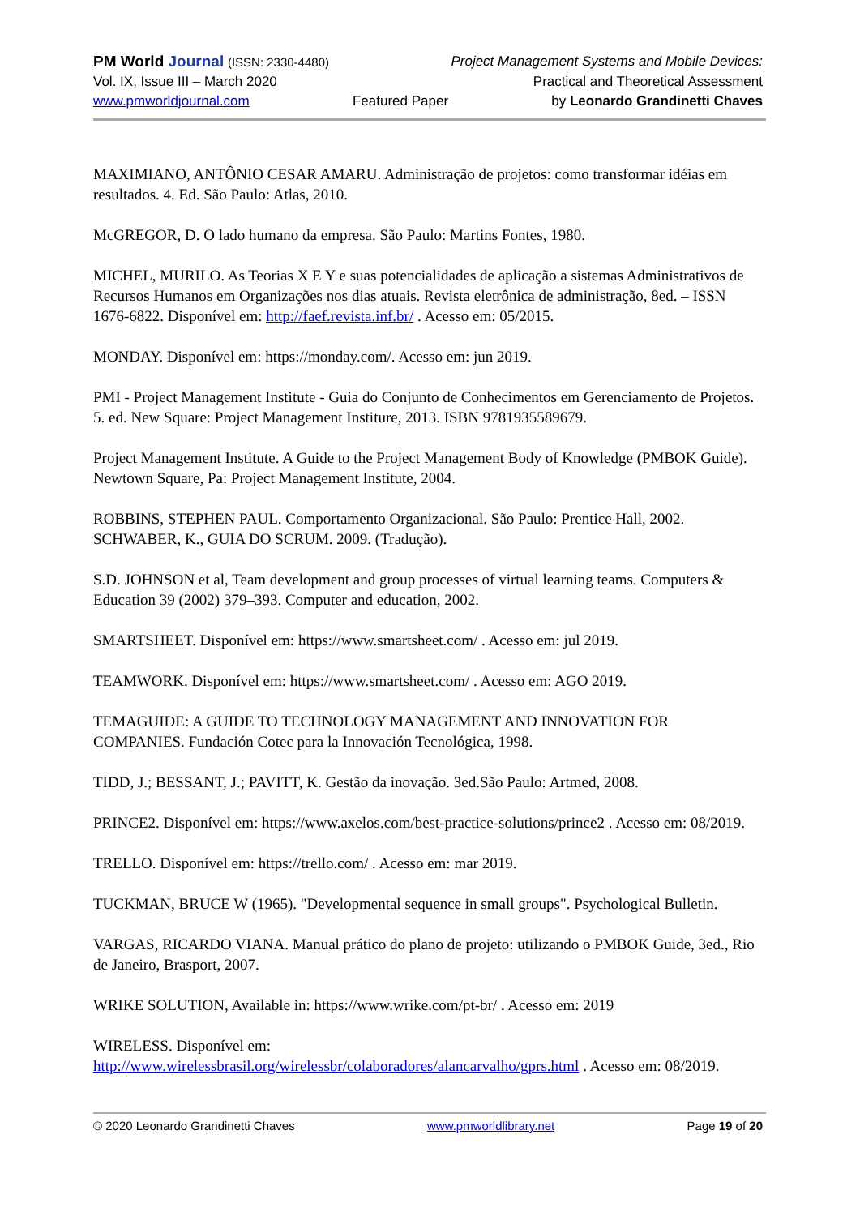PM World Journal (ISSN: 2330-4480) Project Management Systems and Mobile Devices:
Vol. IX, Issue III – March 2020 Practical and Theoretical Assessment
www.pmworldjournal.com Featured Paper by Leonardo Grandinetti Chaves
MAXIMIANO, ANTÔNIO CESAR AMARU. Administração de projetos: como transformar idéias em resultados. 4. Ed. São Paulo: Atlas, 2010.
McGREGOR, D. O lado humano da empresa. São Paulo: Martins Fontes, 1980.
MICHEL, MURILO. As Teorias X E Y e suas potencialidades de aplicação a sistemas Administrativos de Recursos Humanos em Organizações nos dias atuais. Revista eletrônica de administração, 8ed. – ISSN 1676-6822. Disponível em: http://faef.revista.inf.br/ . Acesso em: 05/2015.
MONDAY. Disponível em: https://monday.com/. Acesso em: jun 2019.
PMI - Project Management Institute - Guia do Conjunto de Conhecimentos em Gerenciamento de Projetos. 5. ed. New Square: Project Management Institure, 2013. ISBN 9781935589679.
Project Management Institute. A Guide to the Project Management Body of Knowledge (PMBOK Guide). Newtown Square, Pa: Project Management Institute, 2004.
ROBBINS, STEPHEN PAUL. Comportamento Organizacional. São Paulo: Prentice Hall, 2002.
SCHWABER, K., GUIA DO SCRUM. 2009. (Tradução).
S.D. JOHNSON et al, Team development and group processes of virtual learning teams. Computers & Education 39 (2002) 379–393. Computer and education, 2002.
SMARTSHEET. Disponível em: https://www.smartsheet.com/ . Acesso em: jul 2019.
TEAMWORK. Disponível em: https://www.smartsheet.com/ . Acesso em: AGO 2019.
TEMAGUIDE: A GUIDE TO TECHNOLOGY MANAGEMENT AND INNOVATION FOR COMPANIES. Fundación Cotec para la Innovación Tecnológica, 1998.
TIDD, J.; BESSANT, J.; PAVITT, K. Gestão da inovação. 3ed.São Paulo: Artmed, 2008.
PRINCE2. Disponível em: https://www.axelos.com/best-practice-solutions/prince2 . Acesso em: 08/2019.
TRELLO. Disponível em: https://trello.com/ . Acesso em: mar 2019.
TUCKMAN, BRUCE W (1965). "Developmental sequence in small groups". Psychological Bulletin.
VARGAS, RICARDO VIANA. Manual prático do plano de projeto: utilizando o PMBOK Guide, 3ed., Rio de Janeiro, Brasport, 2007.
WRIKE SOLUTION, Available in: https://www.wrike.com/pt-br/ . Acesso em: 2019
WIRELESS. Disponível em:
http://www.wirelessbrasil.org/wirelessbr/colaboradores/alancarvalho/gprs.html . Acesso em: 08/2019.
© 2020 Leonardo Grandinetti Chaves www.pmworldlibrary.net Page 19 of 20